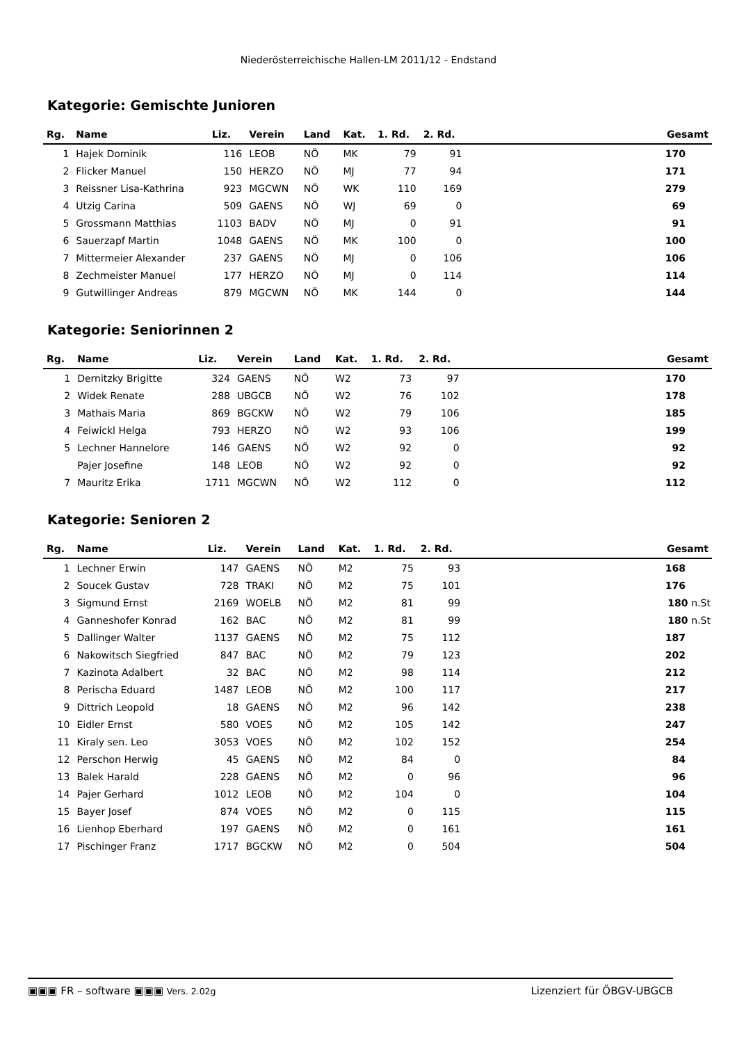Niederösterreichische Hallen-LM 2011/12 - Endstand
Kategorie: Gemischte Junioren
| Rg. | Name | Liz. | Verein | Land | Kat. | 1. Rd. | 2. Rd. | | Gesamt |
| --- | --- | --- | --- | --- | --- | --- | --- | --- | --- |
| 1 | Hajek Dominik | 116 | LEOB | NÖ | MK | 79 | 91 | | 170 |
| 2 | Flicker Manuel | 150 | HERZO | NÖ | MJ | 77 | 94 | | 171 |
| 3 | Reissner Lisa-Kathrina | 923 | MGCWN | NÖ | WK | 110 | 169 | | 279 |
| 4 | Utzig Carina | 509 | GAENS | NÖ | WJ | 69 | 0 | | 69 |
| 5 | Grossmann Matthias | 1103 | BADV | NÖ | MJ | 0 | 91 | | 91 |
| 6 | Sauerzapf Martin | 1048 | GAENS | NÖ | MK | 100 | 0 | | 100 |
| 7 | Mittermeier Alexander | 237 | GAENS | NÖ | MJ | 0 | 106 | | 106 |
| 8 | Zechmeister Manuel | 177 | HERZO | NÖ | MJ | 0 | 114 | | 114 |
| 9 | Gutwillinger Andreas | 879 | MGCWN | NÖ | MK | 144 | 0 | | 144 |
Kategorie: Seniorinnen 2
| Rg. | Name | Liz. | Verein | Land | Kat. | 1. Rd. | 2. Rd. | | Gesamt |
| --- | --- | --- | --- | --- | --- | --- | --- | --- | --- |
| 1 | Dernitzky Brigitte | 324 | GAENS | NÖ | W2 | 73 | 97 | | 170 |
| 2 | Widek Renate | 288 | UBGCB | NÖ | W2 | 76 | 102 | | 178 |
| 3 | Mathais Maria | 869 | BGCKW | NÖ | W2 | 79 | 106 | | 185 |
| 4 | Feiwickl Helga | 793 | HERZO | NÖ | W2 | 93 | 106 | | 199 |
| 5 | Lechner Hannelore | 146 | GAENS | NÖ | W2 | 92 | 0 | | 92 |
| | Pajer Josefine | 148 | LEOB | NÖ | W2 | 92 | 0 | | 92 |
| 7 | Mauritz Erika | 1711 | MGCWN | NÖ | W2 | 112 | 0 | | 112 |
Kategorie: Senioren 2
| Rg. | Name | Liz. | Verein | Land | Kat. | 1. Rd. | 2. Rd. | | Gesamt |
| --- | --- | --- | --- | --- | --- | --- | --- | --- | --- |
| 1 | Lechner Erwin | 147 | GAENS | NÖ | M2 | 75 | 93 | | 168 |
| 2 | Soucek Gustav | 728 | TRAKI | NÖ | M2 | 75 | 101 | | 176 |
| 3 | Sigmund Ernst | 2169 | WOELB | NÖ | M2 | 81 | 99 | | 180 n.St |
| 4 | Ganneshofer Konrad | 162 | BAC | NÖ | M2 | 81 | 99 | | 180 n.St |
| 5 | Dallinger Walter | 1137 | GAENS | NÖ | M2 | 75 | 112 | | 187 |
| 6 | Nakowitsch Siegfried | 847 | BAC | NÖ | M2 | 79 | 123 | | 202 |
| 7 | Kazinota Adalbert | 32 | BAC | NÖ | M2 | 98 | 114 | | 212 |
| 8 | Perischa Eduard | 1487 | LEOB | NÖ | M2 | 100 | 117 | | 217 |
| 9 | Dittrich Leopold | 18 | GAENS | NÖ | M2 | 96 | 142 | | 238 |
| 10 | Eidler Ernst | 580 | VOES | NÖ | M2 | 105 | 142 | | 247 |
| 11 | Kiraly sen. Leo | 3053 | VOES | NÖ | M2 | 102 | 152 | | 254 |
| 12 | Perschon Herwig | 45 | GAENS | NÖ | M2 | 84 | 0 | | 84 |
| 13 | Balek Harald | 228 | GAENS | NÖ | M2 | 0 | 96 | | 96 |
| 14 | Pajer Gerhard | 1012 | LEOB | NÖ | M2 | 104 | 0 | | 104 |
| 15 | Bayer Josef | 874 | VOES | NÖ | M2 | 0 | 115 | | 115 |
| 16 | Lienhop Eberhard | 197 | GAENS | NÖ | M2 | 0 | 161 | | 161 |
| 17 | Pischinger Franz | 1717 | BGCKW | NÖ | M2 | 0 | 504 | | 504 |
▣▣▣ FR – software ▣▣▣ Vers. 2.02g Lizenziert für ÖBGV-UBGCB